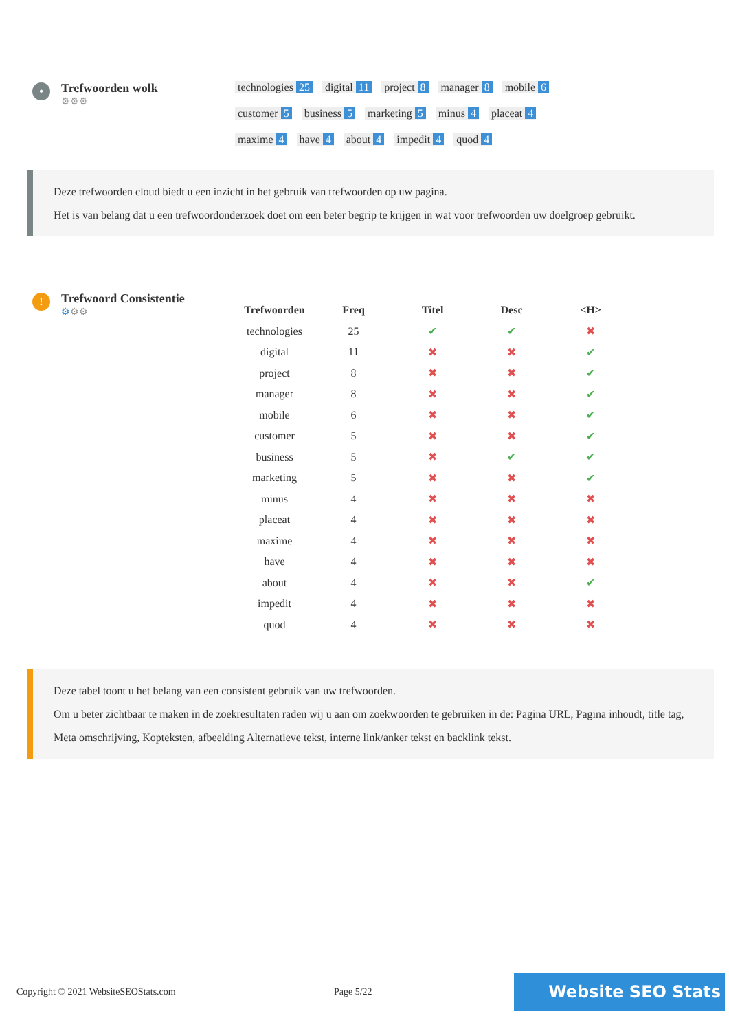•
Trefwoorden wolk
⚙⚙⚙
technologies 25 digital 11 project 8 manager 8 mobile 6 customer 5 business 5 marketing 5 minus 4 placeat 4 maxime 4 have 4 about 4 impedit 4 quod 4
Deze trefwoorden cloud biedt u een inzicht in het gebruik van trefwoorden op uw pagina.
Het is van belang dat u een trefwoordonderzoek doet om een beter begrip te krijgen in wat voor trefwoorden uw doelgroep gebruikt.
!
Trefwoord Consistentie
⚙⚙⚙
| Trefwoorden | Freq | Titel | Desc | <H> |
| --- | --- | --- | --- | --- |
| technologies | 25 | ✔ | ✔ | ✖ |
| digital | 11 | ✖ | ✖ | ✔ |
| project | 8 | ✖ | ✖ | ✔ |
| manager | 8 | ✖ | ✖ | ✔ |
| mobile | 6 | ✖ | ✖ | ✔ |
| customer | 5 | ✖ | ✖ | ✔ |
| business | 5 | ✖ | ✔ | ✔ |
| marketing | 5 | ✖ | ✖ | ✔ |
| minus | 4 | ✖ | ✖ | ✖ |
| placeat | 4 | ✖ | ✖ | ✖ |
| maxime | 4 | ✖ | ✖ | ✖ |
| have | 4 | ✖ | ✖ | ✖ |
| about | 4 | ✖ | ✖ | ✔ |
| impedit | 4 | ✖ | ✖ | ✖ |
| quod | 4 | ✖ | ✖ | ✖ |
Deze tabel toont u het belang van een consistent gebruik van uw trefwoorden.
Om u beter zichtbaar te maken in de zoekresultaten raden wij u aan om zoekwoorden te gebruiken in de: Pagina URL, Pagina inhoudt, title tag, Meta omschrijving, Kopteksten, afbeelding Alternatieve tekst, interne link/anker tekst en backlink tekst.
Copyright © 2021 WebsiteSEOStats.com Page 5/22 Website SEO Stats